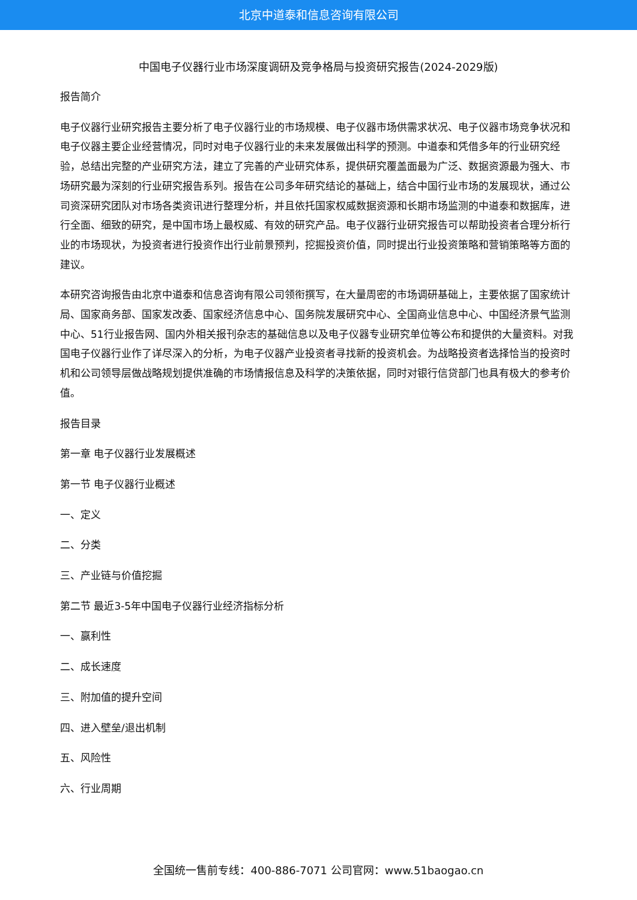北京中道泰和信息咨询有限公司
中国电子仪器行业市场深度调研及竞争格局与投资研究报告(2024-2029版)
报告简介
电子仪器行业研究报告主要分析了电子仪器行业的市场规模、电子仪器市场供需求状况、电子仪器市场竞争状况和电子仪器主要企业经营情况，同时对电子仪器行业的未来发展做出科学的预测。中道泰和凭借多年的行业研究经验，总结出完整的产业研究方法，建立了完善的产业研究体系，提供研究覆盖面最为广泛、数据资源最为强大、市场研究最为深刻的行业研究报告系列。报告在公司多年研究结论的基础上，结合中国行业市场的发展现状，通过公司资深研究团队对市场各类资讯进行整理分析，并且依托国家权威数据资源和长期市场监测的中道泰和数据库，进行全面、细致的研究，是中国市场上最权威、有效的研究产品。电子仪器行业研究报告可以帮助投资者合理分析行业的市场现状，为投资者进行投资作出行业前景预判，挖掘投资价值，同时提出行业投资策略和营销策略等方面的建议。
本研究咨询报告由北京中道泰和信息咨询有限公司领衔撰写，在大量周密的市场调研基础上，主要依据了国家统计局、国家商务部、国家发改委、国家经济信息中心、国务院发展研究中心、全国商业信息中心、中国经济景气监测中心、51行业报告网、国内外相关报刊杂志的基础信息以及电子仪器专业研究单位等公布和提供的大量资料。对我国电子仪器行业作了详尽深入的分析，为电子仪器产业投资者寻找新的投资机会。为战略投资者选择恰当的投资时机和公司领导层做战略规划提供准确的市场情报信息及科学的决策依据，同时对银行信贷部门也具有极大的参考价值。
报告目录
第一章 电子仪器行业发展概述
第一节 电子仪器行业概述
一、定义
二、分类
三、产业链与价值挖掘
第二节 最近3-5年中国电子仪器行业经济指标分析
一、赢利性
二、成长速度
三、附加值的提升空间
四、进入壁垒/退出机制
五、风险性
六、行业周期
全国统一售前专线：400-886-7071 公司官网：www.51baogao.cn